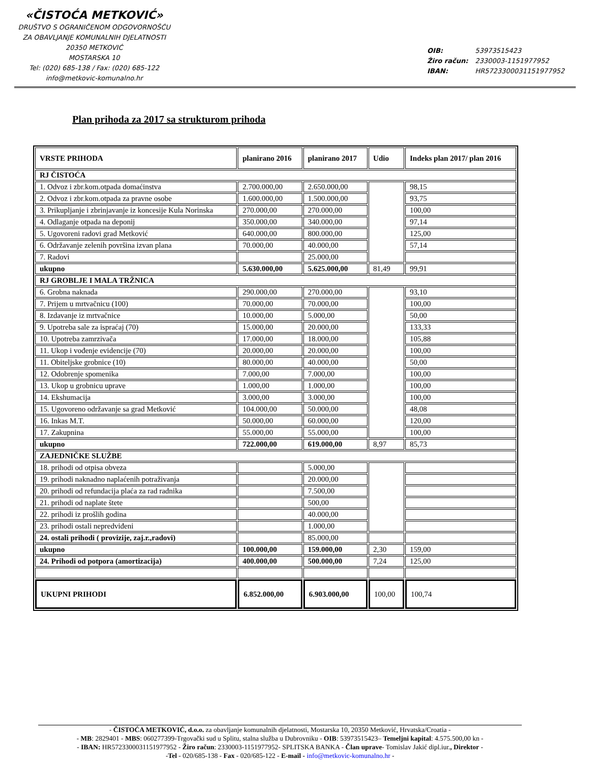«ČISTOĆA METKOVIĆ»
DRUŠTVO S OGRANIČENOM ODGOVORNOŠĆU
ZA OBAVLJANJE KOMUNALNIH DJELATNOSTI
20350 METKOVIĆ
MOSTARSKA 10
Tel: (020) 685-138 / Fax: (020) 685-122
info@metkovic-komunalno.hr
OIB: 53973515423
Žiro račun: 2330003-1151977952
IBAN: HR5723300031151977952
Plan prihoda za 2017 sa strukturom prihoda
| VRSTE PRIHODA | planirano 2016 | planirano 2017 | Udio | Indeks plan 2017/ plan 2016 |
| --- | --- | --- | --- | --- |
| RJ ČISTOĆA | | | | |
| 1. Odvoz i zbr.kom.otpada domaćinstva | 2.700.000,00 | 2.650.000,00 | | 98,15 |
| 2. Odvoz i zbr.kom.otpada za pravne osobe | 1.600.000,00 | 1.500.000,00 | | 93,75 |
| 3. Prikupljanje i zbrinjavanje iz koncesije Kula Norinska | 270.000,00 | 270.000,00 | | 100,00 |
| 4. Odlaganje otpada na deponij | 350.000,00 | 340.000,00 | | 97,14 |
| 5. Ugovoreni radovi grad Metković | 640.000,00 | 800.000,00 | | 125,00 |
| 6. Održavanje zelenih površina izvan plana | 70.000,00 | 40.000,00 | | 57,14 |
| 7. Radovi | | 25.000,00 | | |
| ukupno | 5.630.000,00 | 5.625.000,00 | 81,49 | 99,91 |
| RJ GROBLJE I MALA TRŽNICA | | | | |
| 6. Grobna naknada | 290.000,00 | 270.000,00 | | 93,10 |
| 7. Prijem u mrtvačnicu (100) | 70.000,00 | 70.000,00 | | 100,00 |
| 8. Izdavanje iz mrtvačnice | 10.000,00 | 5.000,00 | | 50,00 |
| 9. Upotreba sale za ispraćaj (70) | 15.000,00 | 20.000,00 | | 133,33 |
| 10. Upotreba zamrzivača | 17.000,00 | 18.000,00 | | 105,88 |
| 11. Ukop i vođenje evidencije (70) | 20.000,00 | 20.000,00 | | 100,00 |
| 11. Obiteljske grobnice (10) | 80.000,00 | 40.000,00 | | 50,00 |
| 12. Odobrenje spomenika | 7.000,00 | 7.000,00 | | 100,00 |
| 13. Ukop u grobnicu uprave | 1.000,00 | 1.000,00 | | 100,00 |
| 14. Ekshumacija | 3.000,00 | 3.000,00 | | 100,00 |
| 15. Ugovoreno održavanje sa grad Metković | 104.000,00 | 50.000,00 | | 48,08 |
| 16. Inkas M.T. | 50.000,00 | 60.000,00 | | 120,00 |
| 17. Zakupnina | 55.000,00 | 55.000,00 | | 100,00 |
| ukupno | 722.000,00 | 619.000,00 | 8,97 | 85,73 |
| ZAJEDNIČKE SLUŽBE | | | | |
| 18. prihodi od otpisa obveza | | 5.000,00 | | |
| 19. prihodi naknadno naplaćenih potraživanja | | 20.000,00 | | |
| 20. prihodi od refundacija plaća za rad radnika | | 7.500,00 | | |
| 21. prihodi od naplate štete | | 500,00 | | |
| 22. prihodi iz prošlih godina | | 40.000,00 | | |
| 23. prihodi ostali nepredviđeni | | 1.000,00 | | |
| 24. ostali prihodi ( provizije, zaj.r.,radovi) | | 85.000,00 | | |
| ukupno | 100.000,00 | 159.000,00 | 2,30 | 159,00 |
| 24. Prihodi od potpora (amortizacija) | 400.000,00 | 500.000,00 | 7,24 | 125,00 |
| UKUPNI PRIHODI | 6.852.000,00 | 6.903.000,00 | 100,00 | 100,74 |
- ČISTOĆA METKOVIĆ, d.o.o. za obavljanje komunalnih djelatnosti, Mostarska 10, 20350 Metković, Hrvatska/Croatia -
- MB: 2829401 - MBS: 060277399-Trgovački sud u Splitu, stalna služba u Dubrovniku - OIB: 53973515423– Temeljni kapital: 4.575.500,00 kn -
- IBAN: HR5723300031151977952 - Žiro račun: 2330003-1151977952- SPLITSKA BANKA - Član uprave- Tomislav Jakić dipl.iur., Direktor -
-Tel - 020/685-138 - Fax - 020/685-122 - E-mail - info@metkovic-komunalno.hr -